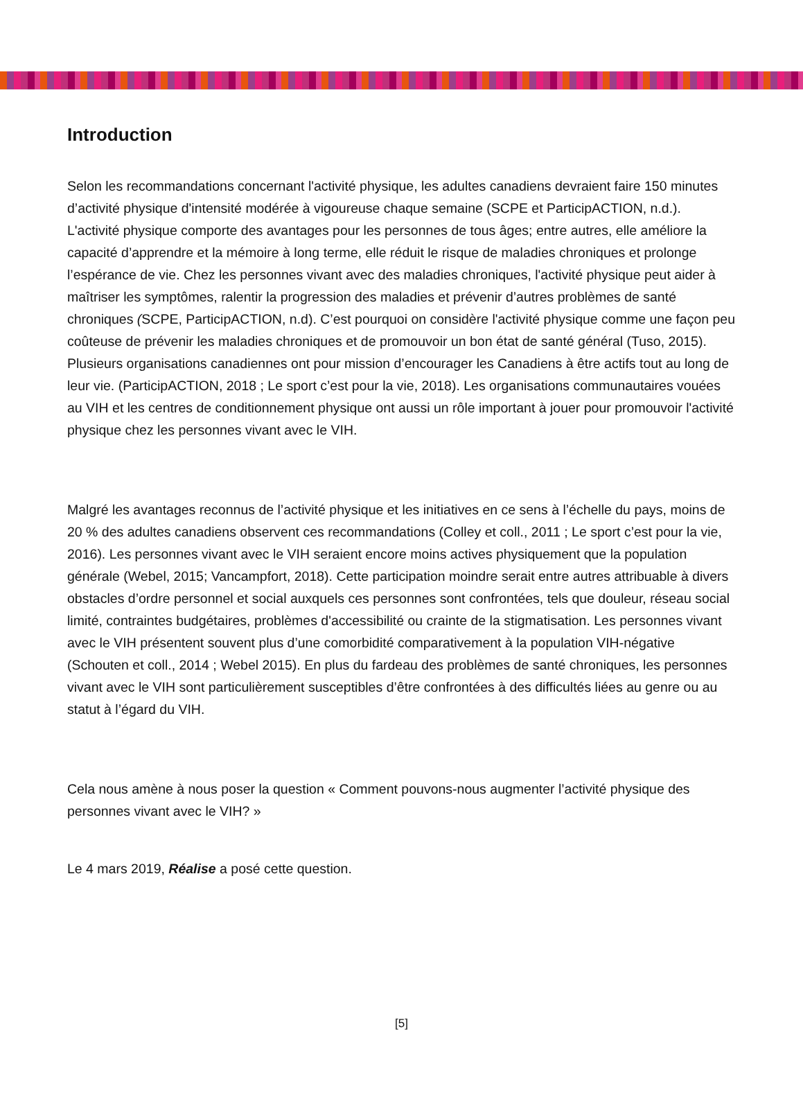Introduction
Selon les recommandations concernant l'activité physique, les adultes canadiens devraient faire 150 minutes d’activité physique d'intensité modérée à vigoureuse chaque semaine (SCPE et ParticipACTION, n.d.). L'activité physique comporte des avantages pour les personnes de tous âges; entre autres, elle améliore la capacité d’apprendre et la mémoire à long terme, elle réduit le risque de maladies chroniques et prolonge l’espérance de vie. Chez les personnes vivant avec des maladies chroniques, l'activité physique peut aider à maîtriser les symptômes, ralentir la progression des maladies et prévenir d’autres problèmes de santé chroniques (SCPE, ParticipACTION, n.d). C’est pourquoi on considère l'activité physique comme une façon peu coûteuse de prévenir les maladies chroniques et de promouvoir un bon état de santé général (Tuso, 2015). Plusieurs organisations canadiennes ont pour mission d’encourager les Canadiens à être actifs tout au long de leur vie. (ParticipACTION, 2018 ; Le sport c’est pour la vie, 2018). Les organisations communautaires vouées au VIH et les centres de conditionnement physique ont aussi un rôle important à jouer pour promouvoir l'activité physique chez les personnes vivant avec le VIH.
Malgré les avantages reconnus de l’activité physique et les initiatives en ce sens à l’échelle du pays, moins de 20 % des adultes canadiens observent ces recommandations (Colley et coll., 2011 ; Le sport c’est pour la vie, 2016). Les personnes vivant avec le VIH seraient encore moins actives physiquement que la population générale (Webel, 2015; Vancampfort, 2018). Cette participation moindre serait entre autres attribuable à divers obstacles d’ordre personnel et social auxquels ces personnes sont confrontées, tels que douleur, réseau social limité, contraintes budgétaires, problèmes d'accessibilité ou crainte de la stigmatisation. Les personnes vivant avec le VIH présentent souvent plus d’une comorbidité comparativement à la population VIH-négative (Schouten et coll., 2014 ; Webel 2015). En plus du fardeau des problèmes de santé chroniques, les personnes vivant avec le VIH sont particulièrement susceptibles d’être confrontées à des difficultés liées au genre ou au statut à l’égard du VIH.
Cela nous amène à nous poser la question « Comment pouvons-nous augmenter l’activité physique des personnes vivant avec le VIH? »
Le 4 mars 2019, Réalise a posé cette question.
[5]